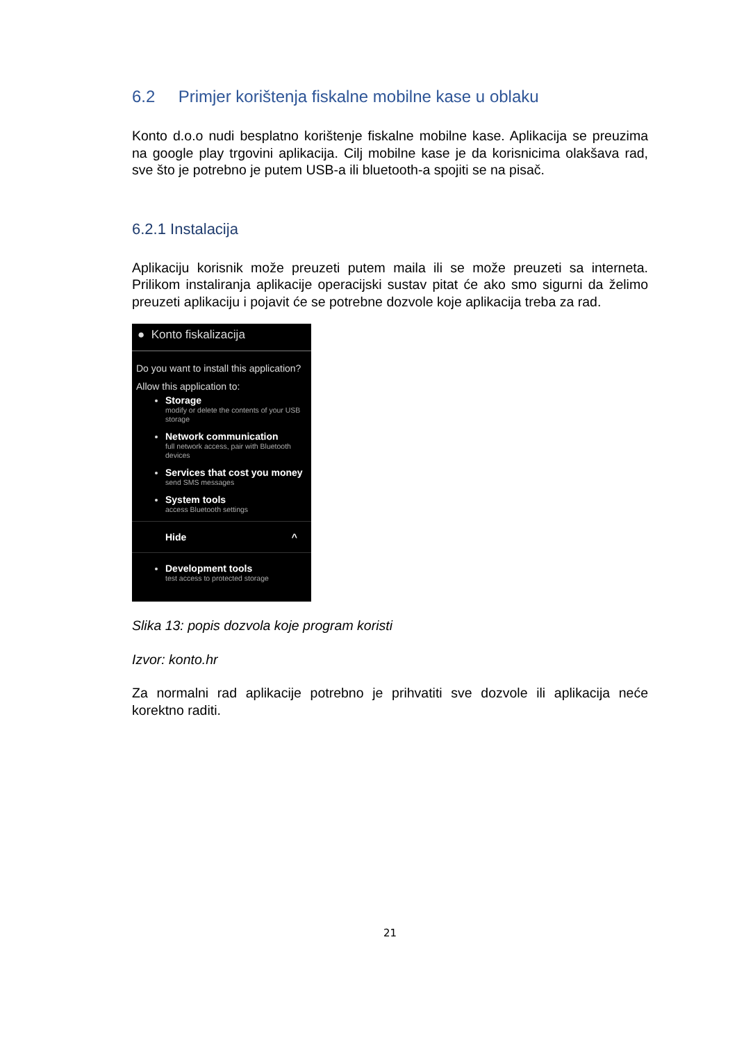6.2 Primjer korištenja fiskalne mobilne kase u oblaku
Konto d.o.o nudi besplatno korištenje fiskalne mobilne kase. Aplikacija se preuzima na google play trgovini aplikacija. Cilj mobilne kase je da korisnicima olakšava rad, sve što je potrebno je putem USB-a ili bluetooth-a spojiti se na pisač.
6.2.1 Instalacija
Aplikaciju korisnik može preuzeti putem maila ili se može preuzeti sa interneta. Prilikom instaliranja aplikacije operacijski sustav pitat će ako smo sigurni da želimo preuzeti aplikaciju i pojavit će se potrebne dozvole koje aplikacija treba za rad.
● Konto fiskalizacija
Do you want to install this application?
Allow this application to:
Storage
modify or delete the contents of your USB storage
Network communication
full network access, pair with Bluetooth devices
Services that cost you money
send SMS messages
System tools
access Bluetooth settings
Hide ^
Development tools
test access to protected storage
Slika 13: popis dozvola koje program koristi
Izvor: konto.hr
Za normalni rad aplikacije potrebno je prihvatiti sve dozvole ili aplikacija neće korektno raditi.
21